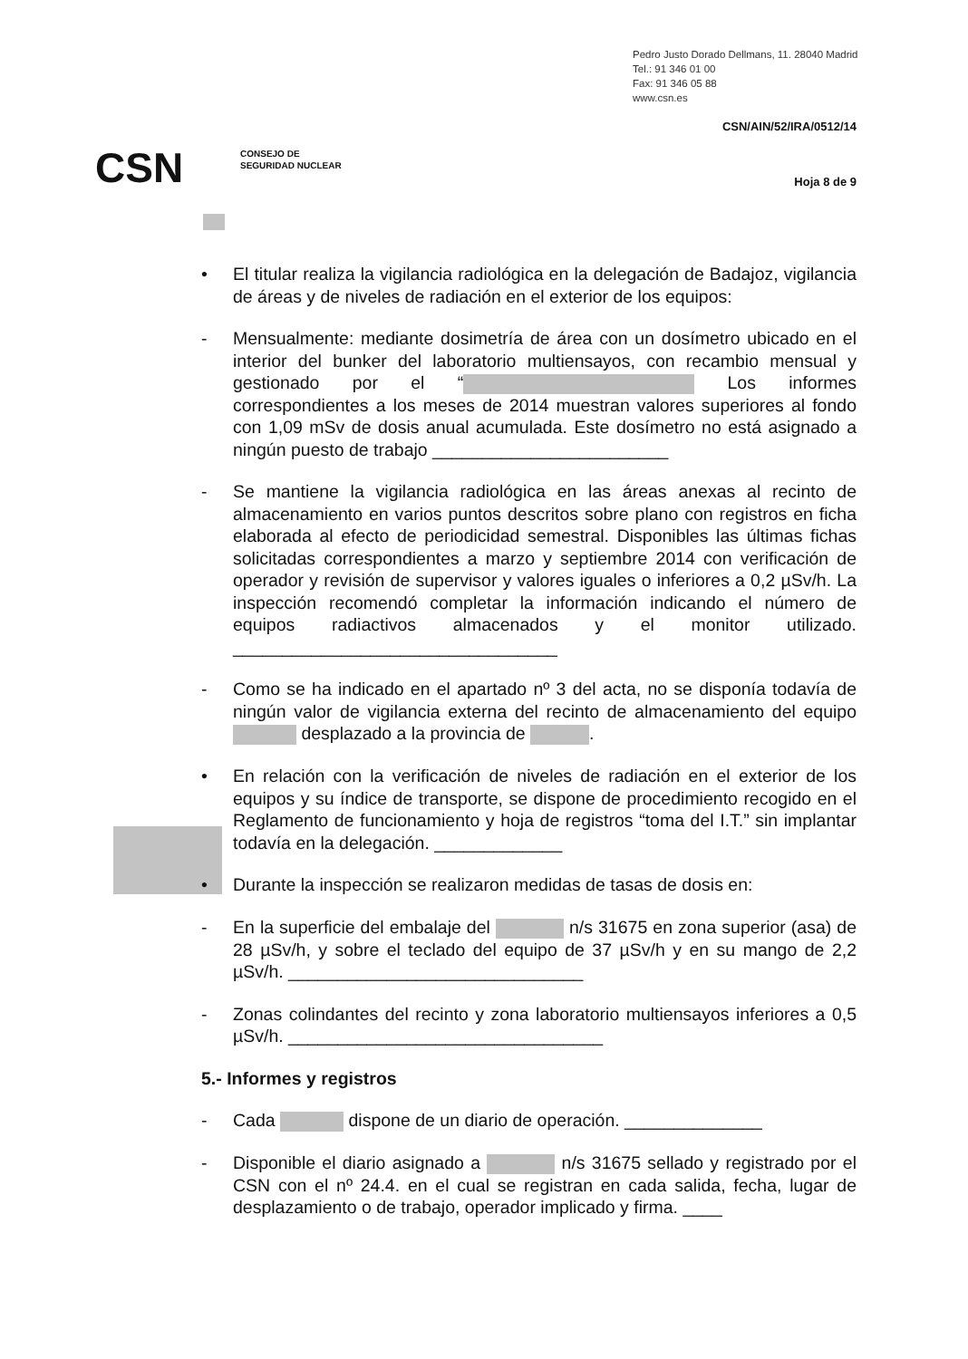Pedro Justo Dorado Dellmans, 11. 28040 Madrid
Tel.: 91 346 01 00
Fax: 91 346 05 88
www.csn.es
CSN/AIN/52/IRA/0512/14
CSN
CONSEJO DE
SEGURIDAD NUCLEAR
Hoja 8 de 9
• El titular realiza la vigilancia radiológica en la delegación de Badajoz, vigilancia de áreas y de niveles de radiación en el exterior de los equipos:
- Mensualmente: mediante dosimetría de área con un dosímetro ubicado en el interior del bunker del laboratorio multiensayos, con recambio mensual y gestionado por el “ Los informes correspondientes a los meses de 2014 muestran valores superiores al fondo con 1,09 mSv de dosis anual acumulada. Este dosímetro no está asignado a ningún puesto de trabajo ________________________
- Se mantiene la vigilancia radiológica en las áreas anexas al recinto de almacenamiento en varios puntos descritos sobre plano con registros en ficha elaborada al efecto de periodicidad semestral. Disponibles las últimas fichas solicitadas correspondientes a marzo y septiembre 2014 con verificación de operador y revisión de supervisor y valores iguales o inferiores a 0,2 µSv/h. La inspección recomendó completar la información indicando el número de equipos radiactivos almacenados y el monitor utilizado. _________________________________
- Como se ha indicado en el apartado nº 3 del acta, no se disponía todavía de ningún valor de vigilancia externa del recinto de almacenamiento del equipo desplazado a la provincia de .
• En relación con la verificación de niveles de radiación en el exterior de los equipos y su índice de transporte, se dispone de procedimiento recogido en el Reglamento de funcionamiento y hoja de registros “toma del I.T.” sin implantar todavía en la delegación. _____________
• Durante la inspección se realizaron medidas de tasas de dosis en:
- En la superficie del embalaje del n/s 31675 en zona superior (asa) de 28 µSv/h, y sobre el teclado del equipo de 37 µSv/h y en su mango de 2,2 µSv/h. ______________________________
- Zonas colindantes del recinto y zona laboratorio multiensayos inferiores a 0,5 µSv/h. ________________________________
5.- Informes y registros
- Cada dispone de un diario de operación. ______________
- Disponible el diario asignado a n/s 31675 sellado y registrado por el CSN con el nº 24.4. en el cual se registran en cada salida, fecha, lugar de desplazamiento o de trabajo, operador implicado y firma. ____